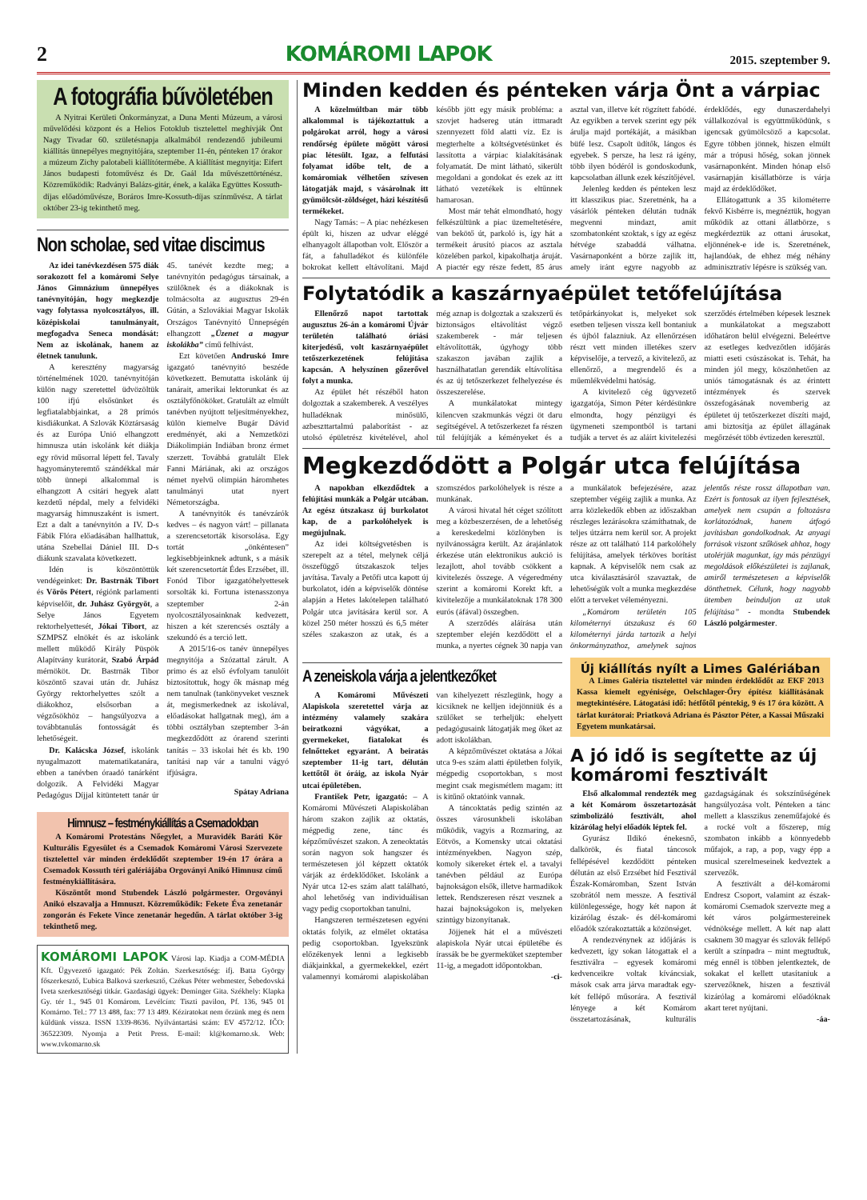2 KOMÁROMI LAPOK 2015. szeptember 9.
A fotográfia bűvöletében
A Nyitrai Kerületi Önkormányzat, a Duna Menti Múzeum, a városi művelődési központ és a Helios Fotoklub tisztelettel meghívják Önt Nagy Tivadar 60. születésnapja alkalmából rendezendő jubileumi kiállítás ünnepélyes megnyitójára, szeptember 11-én, pénteken 17 órakor a múzeum Zichy palotabeli kiállítótermébe. A kiállítást megnyitja: Eifert János budapesti fotoművész és Dr. Gaál Ida művészettörténész. Közreműködik: Radványi Balázs-gitár, ének, a kaláka Együttes Kossuth-díjas előadóművésze, Boráros Imre-Kossuth-díjas színművész. A tárlat október 23-ig tekinthető meg.
Non scholae, sed vitae discimus
Az idei tanévkezdésen 575 diák sorakozott fel a komáromi Selye János Gimnázium ünnepélyes tanévnyitóján, hogy megkezdje vagy folytassa nyolcosztályos, ill. középiskolai tanulmányait, megfogadva Seneca mondását: Nem az iskolának, hanem az életnek tanulunk.
A keresztény magyarság történelmének 1020. tanévnyitóján külön nagy szeretettel üdvözöltük 100 ifjú elsősünket és legfiatalabbjainkat, a 28 prímós kisdiákunkat. A Szlovák Köztársaság és az Európa Unió elhangzott himnusza után iskolánk két diákja egy rövid műsorral lépett fel. Tavaly hagyományteremtő szándékkal már több ünnepi alkalommal is elhangzott A csitári hegyek alatt kezdetű népdal, mely a felvidéki magyarság himnuszaként is ismert. Ezt a dalt a tanévnyitón a IV. D-s Fábik Flóra előadásában hallhattuk, utána Szebellai Dániel III. D-s diákunk szavalata következett.
Idén is köszöntöttük vendégeinket: Dr. Bastrnák Tibort és Vörös Pétert, régiónk parlamenti képviselőit, dr. Juhász Györgyöt, a Selye János Egyetem rektorhelyettesét, Jókai Tibort, az SZMPSZ elnökét és az iskolánk mellett működő Király Püspök Alapítvány kurátorát, Szabó Árpád mérnököt. Dr. Bastrnák Tibor köszöntő szavai után dr. Juhász György rektorhelyettes szólt a diákokhoz, elsősorban a végzősökhöz – hangsúlyozva a továbbtanulás fontosságát és lehetőségeit.
Dr. Kalácska József, iskolánk nyugalmazott matematikatanára, ebben a tanévben óraadó tanárként dolgozik. A Felvidéki Magyar Pedagógus Díjjal kitüntetett tanár úr 45. tanévét kezdte meg; a tanévnyitón pedagógus társainak, a szülőknek és a diákoknak is tolmácsolta az augusztus 29-én Gútán, a Szlovákiai Magyar Iskolák Országos Tanévnyitó Ünnepségén elhangzott „Üzenet a magyar iskolákba” című felhívást.
Ezt követően Andruskó Imre igazgató tanévnyitó beszéde következett. Bemutatta iskolánk új tanárait, amerikai lektorunkat és az osztályfőnököket. Gratulált az elmúlt tanévben nyújtott teljesítményekhez, külön kiemelve Bugár Dávid eredményét, aki a Nemzetközi Diákolimpián Indiában bronz érmet szerzett. Továbbá gratulált Elek Fanni Máriának, aki az országos német nyelvű olimpián háromhetes tanulmányi utat nyert Németországba.
A tanévnyitók és tanévzárók kedves – és nagyon várt! – pillanata a szerencsetorták kisorsolása. Egy tortát „önkéntesen” legkisebbjeinknek adtunk, s a másik két szerencsetortát Édes Erzsébet, ill. Fonód Tibor igazgatóhelyettesek sorsolták ki. Fortuna istenasszonya szeptember 2-án nyolcosztályosainknak kedvezett, hiszen a két szerencsés osztály a szekundó és a terció lett.
A 2015/16-os tanév ünnepélyes megnyitója a Szózattal zárult. A primo és az első évfolyam tanulóit biztosítottuk, hogy ők másnap még nem tanulnak (tankönyveket vesznek át, megismerkednek az iskolával, előadásokat hallgatnak meg), ám a többi osztályban szeptember 3-án megkezdődött az órarend szerinti tanítás – 33 iskolai hét és kb. 190 tanítási nap vár a tanulni vágyó ifjúságra.
Spátay Adriana
Himnusz – festménykiállítás a Csemadokban
A Komáromi Protestáns Nőegylet, a Muravidék Baráti Kör Kulturális Egyesület és a Csemadok Komáromi Városi Szervezete tisztelettel vár minden érdeklődőt szeptember 19-én 17 órára a Csemadok Kossuth téri galériájába Orgoványi Anikó Himnusz című festménykiállítására.
Köszöntőt mond Stubendek László polgármester. Orgoványi Anikó elszavalja a Hmnuszt. Közreműködik: Fekete Éva zenetanár zongorán és Fekete Vince zenetanár hegedűn. A tárlat október 3-ig tekinthető meg.
KOMÁROMI LAPOK Városi lap. Kiadja a COM-MÉDIA Kft. Ügyvezető igazgató: Pék Zoltán. Szerkesztőség: ifj. Batta György főszerkesztő, Ľubica Balková szerkesztő, Czékus Péter webmester, Šebedovská Iveta szerkesztőségi titkár. Gazdasági ügyek: Deminger Gita. Székhely: Klapka Gy. tér 1., 945 01 Komárom. Levélcím: Tiszti pavilon, Pf. 136, 945 01 Komárno. Tel.: 77 13 488, fax: 77 13 489. Kéziratokat nem őrzünk meg és nem küldünk vissza. ISSN 1339-8636. Nyilvántartási szám: EV 4572/12. IČO: 36522309. Nyomja a Petit Press. E-mail: kl@komarno.sk. Web: www.tvkomarno.sk
Minden kedden és pénteken várja Önt a várpiac
A közelmúltban már több alkalommal is tájékoztattuk a polgárokat arról, hogy a városi rendőrség épülete mögött városi piac létesült. Igaz, a felfutási folyamat időbe telt, de a komáromiak vélhetően szívesen látogatják majd, s vásárolnak itt gyümölcsöt-zöldséget, házi készítésű termékeket.
Nagy Tamás: – A piac nehézkesen épült ki, hiszen az udvar eléggé elhanyagolt állapotban volt. Először a fát, a fahulladékot és különféle bokrokat kellett eltávolítani. Majd később jött egy másik probléma: a szovjet hadsereg után ittmaradt szennyezett föld alatti víz. Ez is megterhelte a költségvetésünket és lassította a várpiac kialakításának folyamatát. De mint látható, sikerült megoldani a gondokat és ezek az itt látható vezetékek is eltűnnek hamarosan.
Most már tehát elmondható, hogy felkészültünk a piac üzemeltetésére, van bekötő út, parkoló is, így hát a termékeit árusító piacos az asztala közelében parkol, kipakolhatja áruját. A piactér egy része fedett, 85 árus asztal van, illetve két rögzített fabódé. Az egyikben a tervek szerint egy pék árulja majd portékáját, a másikban büfé lesz. Csapolt üdítők, lángos és egyebek. S persze, ha lesz rá igény, több ilyen bódéról is gondoskodunk, kapcsolatban állunk ezek készítőjével.
Jelenleg kedden és pénteken lesz itt klasszikus piac. Szeretnénk, ha a vásárlók pénteken délután tudnák megvenni mindazt, amit szombatonként szoktak, s így az egész hétvége szabaddá válhatna. Vasárnaponként a börze zajlik itt, amely iránt egyre nagyobb az érdeklődés, egy dunaszerdahelyi vállalkozóval is együttműködünk, s igencsak gyümölcsöző a kapcsolat. Egyre többen jönnek, hiszen elmúlt már a trópusi hőség, sokan jönnek vasárnaponként. Minden hónap első vasárnapján kisállatbörze is várja majd az érdeklődőket.
Ellátogattunk a 35 kilométerre fekvő Kisbérre is, megnéztük, hogyan működik az ottani állatbörze, s megkérdeztük az ottani árusokat, eljönnének-e ide is. Szeretnének, hajlandóak, de ehhez még néhány adminisztratív lépésre is szükség van.
Folytatódik a kaszárnyaépület tetőfelújítása
Ellenőrző napot tartottak augusztus 26-án a komáromi Újvár területén található óriási kiterjedésű, volt kaszárnyaépület tetőszerkezetének felújítása kapcsán. A helyszínen gőzerővel folyt a munka.
Az épület hét részéből haton dolgoztak a szakemberek. A veszélyes hulladéknak minősülő, azbeszttartalmú palaborítást - az utolsó épületrész kivételével, ahol még aznap is dolgoztak a szakszerű és biztonságos eltávolítást végző szakemberek - már teljesen eltávolították, úgyhogy több szakaszon javában zajlik a használhatatlan gerendák eltávolítása és az új tetőszerkezet felhelyezése és összeszerelése.
A munkálatokat mintegy kilencven szakmunkás végzi öt daru segítségével. A tetőszerkezet fa részen túl felújítják a kéményeket és a tetőpárkányokat is, melyeket sok esetben teljesen vissza kell bontaniuk és újból falazniuk. Az ellenőrzésen részt vett minden illetékes szerv képviselője, a tervező, a kivitelező, az ellenőrző, a megrendelő és a műemlékvédelmi hatóság.
A kivitelező cég ügyvezető igazgatója, Simon Péter kérdésünkre elmondta, hogy pénzügyi és ügymeneti szempontból is tartani tudják a tervet és az aláírt kivitelezési szerződés értelmében képesek lesznek a munkálatokat a megszabott időhatáron belül elvégezni. Beleértve az esetleges kedvezőtlen időjárás miatti eseti csúszásokat is. Tehát, ha minden jól megy, köszönhetően az uniós támogatásnak és az érintett intézmények és szervek összefogásának novemberig az épületet új tetőszerkezet díszíti majd, ami biztosítja az épület állagának megőrzését több évtizeden keresztül.
Megkezdődött a Polgár utca felújítása
A napokban elkezdődtek a felújítási munkák a Polgár utcában. Az egész útszakasz új burkolatot kap, de a parkolóhelyek is megújulnak.
Az idei költségvetésben is szerepelt az a tétel, melynek céljá összefüggő útszakaszok teljes javítása. Tavaly a Petőfi utca kapott új burkolatot, idén a képviselők döntése alapján a Hetes lakótelepen található Polgár utca javítására kerül sor. A közel 250 méter hosszú és 6,5 méter széles szakaszon az utak, és a szomszédos parkolóhelyek is része a munkának.
A városi hivatal hét céget szólított meg a közbeszerzésen, de a lehetőség a kereskedelmi közlönyben is nyilvánosságra került. Az árajánlatok érkezése után elektronikus aukció is lezajlott, ahol tovább csökkent a kivitelezés összege. A végeredmény szerint a komáromi Korekt kft. a kivitelezője a munkálatoknak 178 300 eurós (áfával) összegben.
A szerződés aláírása után szeptember elején kezdődött el a munka, a nyertes cégnek 30 napja van a munkálatok befejezésére, azaz szeptember végéig zajlik a munka. Az arra közlekedők ebben az időszakban részleges lezárásokra számíthatnak, de teljes útzárra nem kerül sor. A projekt része az ott található 114 parkolóhely felújítása, amelyek térköves borítást kapnak. A képviselők nem csak az utca kiválasztásáról szavaztak, de lehetőségük volt a munka megkezdése előtt a terveket véleményezni.
„Komárom területén 105 kilométernyi útszakasz és 60 kilométernyi járda tartozik a helyi önkormányzathoz, amelynek sajnos jelentős része rossz állapotban van. Ezért is fontosak az ilyen fejlesztések, amelyek nem csupán a foltozásra korlátozódnak, hanem átfogó javításban gondolkodnak. Az anyagi források viszont szűkösek ahhoz, hogy utolérjük magunkat, így más pénzügyi megoldások előkészületei is zajlanak, amiről természetesen a képviselők dönthetnek. Célunk, hogy nagyobb ütemben beinduljon az utak felújítása” - mondta Stubendek László polgármester.
A zeneiskola várja a jelentkezőket
A Komáromi Művészeti Alapiskola szeretettel várja az intézmény valamely szakára beiratkozni vágyókat, a gyermekeket, fiatalokat és felnőtteket egyaránt. A beiratás szeptember 11-ig tart, délután kettőtől öt óráig, az iskola Nyár utcai épületében.
František Petr, igazgató: – A Komáromi Művészeti Alapiskolában három szakon zajlik az oktatás, mégpedig zene, tánc és képzőművészet szakon. A zeneoktatás során nagyon sok hangszer és természetesen jól képzett oktatók várják az érdeklődőket. Iskolánk a Nyár utca 12-es szám alatt található, ahol lehetőség van individuálisan vagy pedig csoportokban tanulni.
Hangszeren természetesen egyéni oktatás folyik, az elmélet oktatása pedig csoportokban. Igyekszünk előzékenyek lenni a legkisebb diákjainkkal, a gyermekekkel, ezért valamennyi komáromi alapiskolában van kihelyezett részlegünk, hogy a kicsiknek ne kelljen idejönniük és a szülőket se terheljük: ehelyett pedagógusaink látogatják meg őket az adott iskolákban.
A képzőművészet oktatása a Jókai utca 9-es szám alatti épületben folyik, mégpedig csoportokban, s most megint csak megismétlem magam: itt is kitűnő oktatóink vannak.
A táncoktatás pedig szintén az összes városunkbeli iskolában működik, vagyis a Rozmaring, az Eötvös, a Komensky utcai oktatási intézményekben. Nagyon szép, komoly sikereket értek el. a tavalyi tanévben például az Európa bajnokságon elsők, illetve harmadikok lettek. Rendszeresen részt vesznek a hazai bajnokságokon is, melyeken szintúgy bizonyítanak.
Jöjjenek hát el a művészeti alapiskola Nyár utcai épületébe és írassák be be gyermeküket szeptember 11-ig, a megadott időpontokban. -ci-
Új kiállítás nyílt a Limes Galériában
A Limes Galéria tisztelettel vár minden érdeklődőt az EKF 2013 Kassa kiemelt egyénisége, Oelschlager-Őry építész kiállításának megtekintésére. Látogatási idő: hétfőtől péntekig, 9 és 17 óra között. A tárlat kurátorai: Priatková Adriana és Pásztor Péter, a Kassai Műszaki Egyetem munkatársai.
A jó idő is segítette az új komáromi fesztivált
Első alkalommal rendezték meg a két Komárom összetartozását szimbolizáló fesztivált, ahol kizárólag helyi előadók léptek fel.
Gyurász Ildikó énekesnő, dalkörök, és fiatal táncosok fellépésével kezdődött pénteken délután az első Erzsébet híd Fesztivál Észak-Komáromban, Szent István szobrától nem messze. A fesztivál különlegessége, hogy két napon át kizárólag észak- és dél-komáromi előadók szórakoztatták a közönséget.
A rendezvénynek az időjárás is kedvezett, így sokan látogattak el a fesztiválra – egyesek komáromi kedvenceikre voltak kíváncsiak, mások csak arra járva maradtak egy-két fellépő műsorára. A fesztivál lényege a két Komárom összetartozásának, kulturális gazdagságának és sokszínűségének hangsúlyozása volt. Pénteken a tánc mellett a klasszikus zeneműfajoké és a rocké volt a főszerep, míg szombaton inkább a könnyedebb műfajok, a rap, a pop, vagy épp a musical szerelmeseinek kedveztek a szervezők.
A fesztivált a dél-komáromi Endresz Csoport, valamint az észak-komáromi Csemadok szervezte meg a két város polgármestereinek védnöksége mellett. A két nap alatt csaknem 30 magyar és szlovák fellépő került a színpadra – mint megtudtuk, még ennél is többen jelentkeztek, de sokakat el kellett utasítaniuk a szervezőknek, hiszen a fesztivál kizárólag a komáromi előadóknak akart teret nyújtani.
-áa-